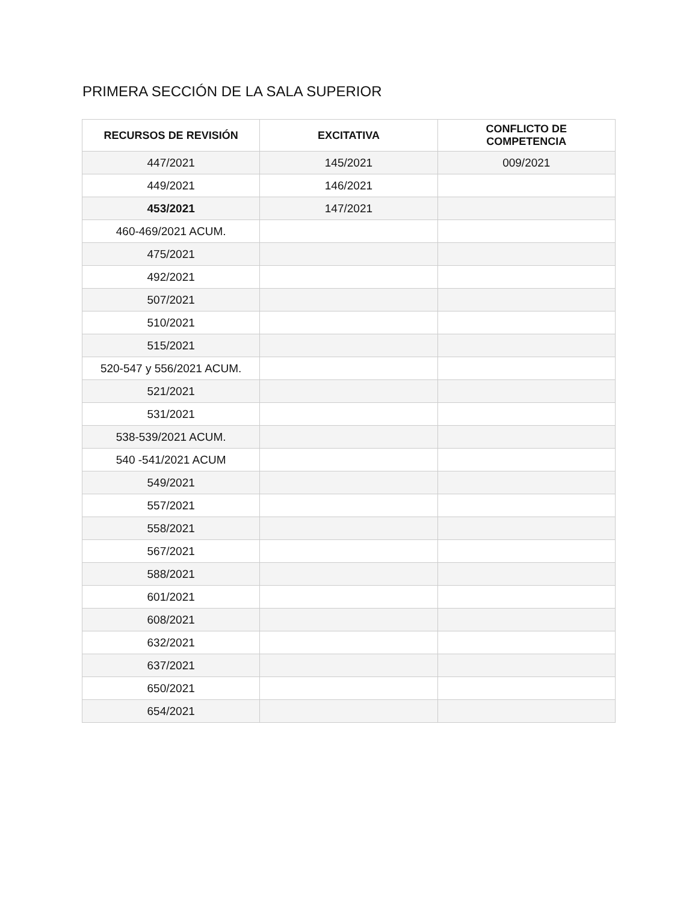PRIMERA SECCIÓN DE LA SALA SUPERIOR
| RECURSOS DE REVISIÓN | EXCITATIVA | CONFLICTO DE COMPETENCIA |
| --- | --- | --- |
| 447/2021 | 145/2021 | 009/2021 |
| 449/2021 | 146/2021 | |
| 453/2021 | 147/2021 | |
| 460-469/2021 ACUM. | | |
| 475/2021 | | |
| 492/2021 | | |
| 507/2021 | | |
| 510/2021 | | |
| 515/2021 | | |
| 520-547 y 556/2021 ACUM. | | |
| 521/2021 | | |
| 531/2021 | | |
| 538-539/2021 ACUM. | | |
| 540 -541/2021 ACUM | | |
| 549/2021 | | |
| 557/2021 | | |
| 558/2021 | | |
| 567/2021 | | |
| 588/2021 | | |
| 601/2021 | | |
| 608/2021 | | |
| 632/2021 | | |
| 637/2021 | | |
| 650/2021 | | |
| 654/2021 | | |